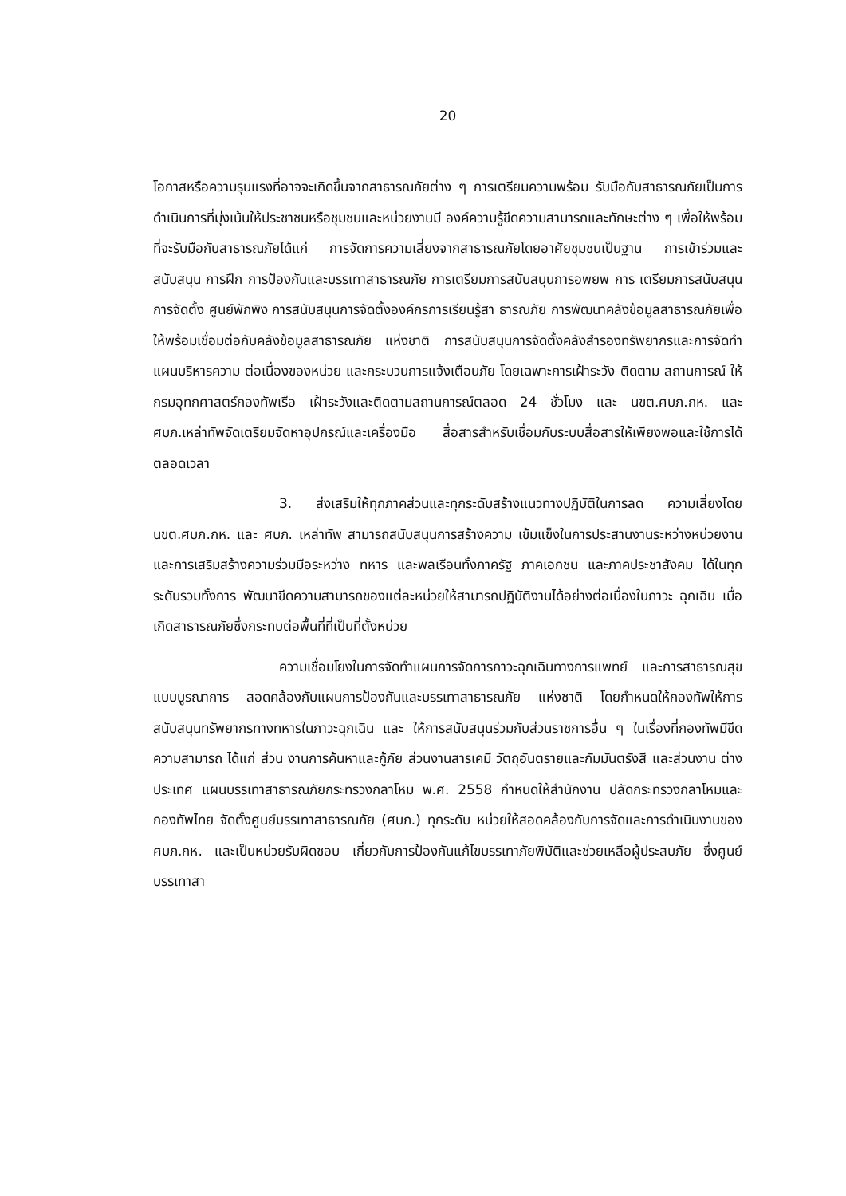20
โอกาสหรือความรุนแรงที่อาจจะเกิดขึ้นจากสาธารณภัยต่าง ๆ การเตรียมความพร้อม รับมือกับสาธารณภัยเป็นการดำเนินการที่มุ่งเน้นให้ประชาชนหรือชุมชนและหน่วยงานมี องค์ความรู้ขีดความสามารถและทักษะต่าง ๆ เพื่อให้พร้อมที่จะรับมือกับสาธารณภัยได้แก่ การจัดการความเสี่ยงจากสาธารณภัยโดยอาศัยชุมชนเป็นฐาน การเข้าร่วมและสนับสนุน การฝึก การป้องกันและบรรเทาสาธารณภัย การเตรียมการสนับสนุนการอพยพ การ เตรียมการสนับสนุนการจัดตั้ง ศูนย์พักพิง การสนับสนุนการจัดตั้งองค์กรการเรียนรู้สา ธารณภัย การพัฒนาคลังข้อมูลสาธารณภัยเพื่อให้พร้อมเชื่อมต่อกับคลังข้อมูลสาธารณภัย แห่งชาติ การสนับสนุนการจัดตั้งคลังสำรองทรัพยากรและการจัดทำแผนบริหารความ ต่อเนื่องของหน่วย และกระบวนการแจ้งเตือนภัย โดยเฉพาะการเฝ้าระวัง ติดตาม สถานการณ์ ให้กรมอุทกศาสตร์กองทัพเรือ เฝ้าระวังและติดตามสถานการณ์ตลอด 24 ชั่วโมง และ นขต.ศบภ.กห. และ ศบภ.เหล่าทัพจัดเตรียมจัดหาอุปกรณ์และเครื่องมือ สื่อสารสำหรับเชื่อมกับระบบสื่อสารให้เพียงพอและใช้การได้ตลอดเวลา
3. ส่งเสริมให้ทุกภาคส่วนและทุกระดับสร้างแนวทางปฏิบัติในการลด ความเสี่ยงโดย นขต.ศบภ.กห. และ ศบภ. เหล่าทัพ สามารถสนับสนุนการสร้างความ เข้มแข็งในการประสานงานระหว่างหน่วยงาน และการเสริมสร้างความร่วมมือระหว่าง ทหาร และพลเรือนทั้งภาครัฐ ภาคเอกชน และภาคประชาสังคม ได้ในทุกระดับรวมทั้งการ พัฒนาขีดความสามารถของแต่ละหน่วยให้สามารถปฏิบัติงานได้อย่างต่อเนื่องในภาวะ ฉุกเฉิน เมื่อเกิดสาธารณภัยซึ่งกระทบต่อพื้นที่ที่เป็นที่ตั้งหน่วย
ความเชื่อมโยงในการจัดทำแผนการจัดการภาวะฉุกเฉินทางการแพทย์ และการสาธารณสุขแบบบูรณาการ สอดคล้องกับแผนการป้องกันและบรรเทาสาธารณภัย แห่งชาติ โดยกำหนดให้กองทัพให้การสนับสนุนทรัพยากรทางทหารในภาวะฉุกเฉิน และ ให้การสนับสนุนร่วมกับส่วนราชการอื่น ๆ ในเรื่องที่กองทัพมีขีดความสามารถ ได้แก่ ส่วน งานการค้นหาและกู้ภัย ส่วนงานสารเคมี วัตถุอันตรายและกัมมันตรังสี และส่วนงาน ต่างประเทศ แผนบรรเทาสาธารณภัยกระทรวงกลาโหม พ.ศ. 2558 กำหนดให้สำนักงาน ปลัดกระทรวงกลาโหมและกองทัพไทย จัดตั้งศูนย์บรรเทาสาธารณภัย (ศบภ.) ทุกระดับ หน่วยให้สอดคล้องกับการจัดและการดำเนินงานของ ศบภ.กห. และเป็นหน่วยรับผิดชอบ เกี่ยวกับการป้องกันแก้ไขบรรเทาภัยพิบัติและช่วยเหลือผู้ประสบภัย ซึ่งศูนย์บรรเทาสา